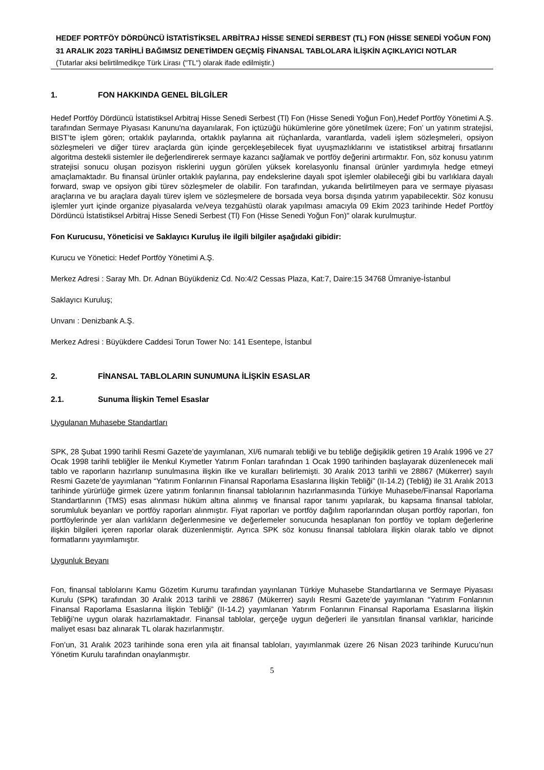HEDEF PORTFÖY DÖRDÜNCÜ İSTATİSTİKSEL ARBİTRAJ HİSSE SENEDİ SERBEST (TL) FON (HİSSE SENEDİ YOĞUN FON)
31 ARALIK 2023 TARİHLİ BAĞIMSIZ DENETİMDEN GEÇMİŞ FİNANSAL TABLOLARA İLİŞKİN AÇIKLAYICI NOTLAR
(Tutarlar aksi belirtilmedikçe Türk Lirası ("TL") olarak ifade edilmiştir.)
1. FON HAKKINDA GENEL BİLGİLER
Hedef Portföy Dördüncü İstatistiksel Arbitraj Hisse Senedi Serbest (Tl) Fon (Hisse Senedi Yoğun Fon),Hedef Portföy Yönetimi A.Ş. tarafından Sermaye Piyasası Kanunu'na dayanılarak, Fon içtüzüğü hükümlerine göre yönetilmek üzere; Fon’ un yatırım stratejisi, BIST’te işlem gören; ortaklık paylarında, ortaklık paylarına ait rüçhanlarda, varantlarda, vadeli işlem sözleşmeleri, opsiyon sözleşmeleri ve diğer türev araçlarda gün içinde gerçekleşebilecek fiyat uyuşmazlıklarını ve istatistiksel arbitraj fırsatlarını algoritma destekli sistemler ile değerlendirerek sermaye kazancı sağlamak ve portföy değerini artırmaktır. Fon, söz konusu yatırım stratejisi sonucu oluşan pozisyon risklerini uygun görülen yüksek korelasyonlu finansal ürünler yardımıyla hedge etmeyi amaçlamaktadır. Bu finansal ürünler ortaklık paylarına, pay endekslerine dayalı spot işlemler olabileceği gibi bu varlıklara dayalı forward, swap ve opsiyon gibi türev sözleşmeler de olabilir. Fon tarafından, yukarıda belirtilmeyen para ve sermaye piyasası araçlarına ve bu araçlara dayalı türev işlem ve sözleşmelere de borsada veya borsa dışında yatırım yapabilecektir. Söz konusu işlemler yurt içinde organize piyasalarda ve/veya tezgahüstü olarak yapılması amacıyla 09 Ekim 2023 tarihinde Hedef Portföy Dördüncü İstatistiksel Arbitraj Hisse Senedi Serbest (Tl) Fon (Hisse Senedi Yoğun Fon)" olarak kurulmuştur.
Fon Kurucusu, Yöneticisi ve Saklayıcı Kuruluş ile ilgili bilgiler aşağıdaki gibidir:
Kurucu ve Yönetici: Hedef Portföy Yönetimi A.Ş.
Merkez Adresi : Saray Mh. Dr. Adnan Büyükdeniz Cd. No:4/2 Cessas Plaza, Kat:7, Daire:15 34768 Ümraniye-İstanbul
Saklayıcı Kuruluş;
Unvanı : Denizbank A.Ş.
Merkez Adresi : Büyükdere Caddesi Torun Tower No: 141 Esentepe, İstanbul
2. FİNANSAL TABLOLARIN SUNUMUNA İLİŞKİN ESASLAR
2.1. Sunuma İlişkin Temel Esaslar
Uygulanan Muhasebe Standartları
SPK, 28 Şubat 1990 tarihli Resmi Gazete’de yayımlanan, XI/6 numaralı tebliği ve bu tebliğe değişiklik getiren 19 Aralık 1996 ve 27 Ocak 1998 tarihli tebliğler ile Menkul Kıymetler Yatırım Fonları tarafından 1 Ocak 1990 tarihinden başlayarak düzenlenecek mali tablo ve raporların hazırlanıp sunulmasına ilişkin ilke ve kuralları belirlemişti. 30 Aralık 2013 tarihli ve 28867 (Mükerrer) sayılı Resmi Gazete’de yayımlanan “Yatırım Fonlarının Finansal Raporlama Esaslarına İlişkin Tebliği” (II-14.2) (Tebliğ) ile 31 Aralık 2013 tarihinde yürürlüğe girmek üzere yatırım fonlarının finansal tablolarının hazırlanmasında Türkiye Muhasebe/Finansal Raporlama Standartlarının (TMS) esas alınması hüküm altına alınmış ve finansal rapor tanımı yapılarak, bu kapsama finansal tablolar, sorumluluk beyanları ve portföy raporları alınmıştır. Fiyat raporları ve portföy dağılım raporlarından oluşan portföy raporları, fon portföylerinde yer alan varlıkların değerlenmesine ve değerlemeler sonucunda hesaplanan fon portföy ve toplam değerlerine ilişkin bilgileri içeren raporlar olarak düzenlenmiştir. Ayrıca SPK söz konusu finansal tablolara ilişkin olarak tablo ve dipnot formatlarını yayımlamıştır.
Uygunluk Beyanı
Fon, finansal tablolarını Kamu Gözetim Kurumu tarafından yayınlanan Türkiye Muhasebe Standartlarına ve Sermaye Piyasası Kurulu (SPK) tarafından 30 Aralık 2013 tarihli ve 28867 (Mükerrer) sayılı Resmi Gazete’de yayımlanan “Yatırım Fonlarının Finansal Raporlama Esaslarına İlişkin Tebliği” (II-14.2) yayımlanan Yatırım Fonlarının Finansal Raporlama Esaslarına İlişkin Tebliği’ne uygun olarak hazırlamaktadır. Finansal tablolar, gerçeğe uygun değerleri ile yansıtılan finansal varlıklar, haricinde maliyet esası baz alınarak TL olarak hazırlanmıştır.
Fon’un, 31 Aralık 2023 tarihinde sona eren yıla ait finansal tabloları, yayımlanmak üzere 26 Nisan 2023 tarihinde Kurucu’nun Yönetim Kurulu tarafından onaylanmıştır.
5